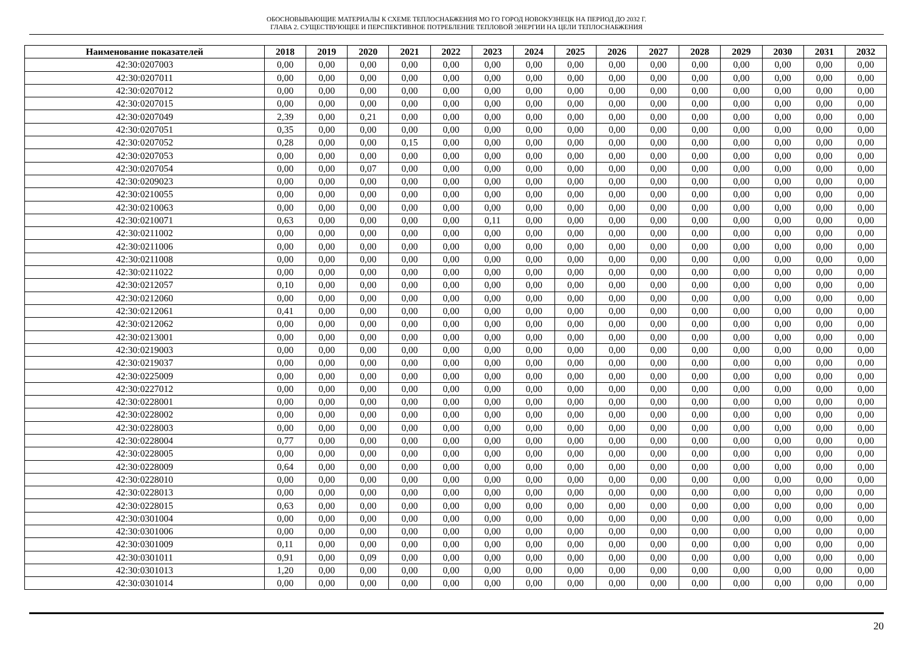ОБОСНОВЫВАЮЩИЕ МАТЕРИАЛЫ К СХЕМЕ ТЕПЛОСНАБЖЕНИЯ МО ГО ГОРОД НОВОКУЗНЕЦК НА ПЕРИОД ДО 2032 Г.
ГЛАВА 2. СУЩЕСТВУЮЩЕЕ И ПЕРСПЕКТИВНОЕ ПОТРЕБЛЕНИЕ ТЕПЛОВОЙ ЭНЕРГИИ НА ЦЕЛИ ТЕПЛОСНАБЖЕНИЯ
| Наименование показателей | 2018 | 2019 | 2020 | 2021 | 2022 | 2023 | 2024 | 2025 | 2026 | 2027 | 2028 | 2029 | 2030 | 2031 | 2032 |
| --- | --- | --- | --- | --- | --- | --- | --- | --- | --- | --- | --- | --- | --- | --- | --- |
| 42:30:0207003 | 0,00 | 0,00 | 0,00 | 0,00 | 0,00 | 0,00 | 0,00 | 0,00 | 0,00 | 0,00 | 0,00 | 0,00 | 0,00 | 0,00 | 0,00 |
| 42:30:0207011 | 0,00 | 0,00 | 0,00 | 0,00 | 0,00 | 0,00 | 0,00 | 0,00 | 0,00 | 0,00 | 0,00 | 0,00 | 0,00 | 0,00 | 0,00 |
| 42:30:0207012 | 0,00 | 0,00 | 0,00 | 0,00 | 0,00 | 0,00 | 0,00 | 0,00 | 0,00 | 0,00 | 0,00 | 0,00 | 0,00 | 0,00 | 0,00 |
| 42:30:0207015 | 0,00 | 0,00 | 0,00 | 0,00 | 0,00 | 0,00 | 0,00 | 0,00 | 0,00 | 0,00 | 0,00 | 0,00 | 0,00 | 0,00 | 0,00 |
| 42:30:0207049 | 2,39 | 0,00 | 0,21 | 0,00 | 0,00 | 0,00 | 0,00 | 0,00 | 0,00 | 0,00 | 0,00 | 0,00 | 0,00 | 0,00 | 0,00 |
| 42:30:0207051 | 0,35 | 0,00 | 0,00 | 0,00 | 0,00 | 0,00 | 0,00 | 0,00 | 0,00 | 0,00 | 0,00 | 0,00 | 0,00 | 0,00 | 0,00 |
| 42:30:0207052 | 0,28 | 0,00 | 0,00 | 0,15 | 0,00 | 0,00 | 0,00 | 0,00 | 0,00 | 0,00 | 0,00 | 0,00 | 0,00 | 0,00 | 0,00 |
| 42:30:0207053 | 0,00 | 0,00 | 0,00 | 0,00 | 0,00 | 0,00 | 0,00 | 0,00 | 0,00 | 0,00 | 0,00 | 0,00 | 0,00 | 0,00 | 0,00 |
| 42:30:0207054 | 0,00 | 0,00 | 0,07 | 0,00 | 0,00 | 0,00 | 0,00 | 0,00 | 0,00 | 0,00 | 0,00 | 0,00 | 0,00 | 0,00 | 0,00 |
| 42:30:0209023 | 0,00 | 0,00 | 0,00 | 0,00 | 0,00 | 0,00 | 0,00 | 0,00 | 0,00 | 0,00 | 0,00 | 0,00 | 0,00 | 0,00 | 0,00 |
| 42:30:0210055 | 0,00 | 0,00 | 0,00 | 0,00 | 0,00 | 0,00 | 0,00 | 0,00 | 0,00 | 0,00 | 0,00 | 0,00 | 0,00 | 0,00 | 0,00 |
| 42:30:0210063 | 0,00 | 0,00 | 0,00 | 0,00 | 0,00 | 0,00 | 0,00 | 0,00 | 0,00 | 0,00 | 0,00 | 0,00 | 0,00 | 0,00 | 0,00 |
| 42:30:0210071 | 0,63 | 0,00 | 0,00 | 0,00 | 0,00 | 0,11 | 0,00 | 0,00 | 0,00 | 0,00 | 0,00 | 0,00 | 0,00 | 0,00 | 0,00 |
| 42:30:0211002 | 0,00 | 0,00 | 0,00 | 0,00 | 0,00 | 0,00 | 0,00 | 0,00 | 0,00 | 0,00 | 0,00 | 0,00 | 0,00 | 0,00 | 0,00 |
| 42:30:0211006 | 0,00 | 0,00 | 0,00 | 0,00 | 0,00 | 0,00 | 0,00 | 0,00 | 0,00 | 0,00 | 0,00 | 0,00 | 0,00 | 0,00 | 0,00 |
| 42:30:0211008 | 0,00 | 0,00 | 0,00 | 0,00 | 0,00 | 0,00 | 0,00 | 0,00 | 0,00 | 0,00 | 0,00 | 0,00 | 0,00 | 0,00 | 0,00 |
| 42:30:0211022 | 0,00 | 0,00 | 0,00 | 0,00 | 0,00 | 0,00 | 0,00 | 0,00 | 0,00 | 0,00 | 0,00 | 0,00 | 0,00 | 0,00 | 0,00 |
| 42:30:0212057 | 0,10 | 0,00 | 0,00 | 0,00 | 0,00 | 0,00 | 0,00 | 0,00 | 0,00 | 0,00 | 0,00 | 0,00 | 0,00 | 0,00 | 0,00 |
| 42:30:0212060 | 0,00 | 0,00 | 0,00 | 0,00 | 0,00 | 0,00 | 0,00 | 0,00 | 0,00 | 0,00 | 0,00 | 0,00 | 0,00 | 0,00 | 0,00 |
| 42:30:0212061 | 0,41 | 0,00 | 0,00 | 0,00 | 0,00 | 0,00 | 0,00 | 0,00 | 0,00 | 0,00 | 0,00 | 0,00 | 0,00 | 0,00 | 0,00 |
| 42:30:0212062 | 0,00 | 0,00 | 0,00 | 0,00 | 0,00 | 0,00 | 0,00 | 0,00 | 0,00 | 0,00 | 0,00 | 0,00 | 0,00 | 0,00 | 0,00 |
| 42:30:0213001 | 0,00 | 0,00 | 0,00 | 0,00 | 0,00 | 0,00 | 0,00 | 0,00 | 0,00 | 0,00 | 0,00 | 0,00 | 0,00 | 0,00 | 0,00 |
| 42:30:0219003 | 0,00 | 0,00 | 0,00 | 0,00 | 0,00 | 0,00 | 0,00 | 0,00 | 0,00 | 0,00 | 0,00 | 0,00 | 0,00 | 0,00 | 0,00 |
| 42:30:0219037 | 0,00 | 0,00 | 0,00 | 0,00 | 0,00 | 0,00 | 0,00 | 0,00 | 0,00 | 0,00 | 0,00 | 0,00 | 0,00 | 0,00 | 0,00 |
| 42:30:0225009 | 0,00 | 0,00 | 0,00 | 0,00 | 0,00 | 0,00 | 0,00 | 0,00 | 0,00 | 0,00 | 0,00 | 0,00 | 0,00 | 0,00 | 0,00 |
| 42:30:0227012 | 0,00 | 0,00 | 0,00 | 0,00 | 0,00 | 0,00 | 0,00 | 0,00 | 0,00 | 0,00 | 0,00 | 0,00 | 0,00 | 0,00 | 0,00 |
| 42:30:0228001 | 0,00 | 0,00 | 0,00 | 0,00 | 0,00 | 0,00 | 0,00 | 0,00 | 0,00 | 0,00 | 0,00 | 0,00 | 0,00 | 0,00 | 0,00 |
| 42:30:0228002 | 0,00 | 0,00 | 0,00 | 0,00 | 0,00 | 0,00 | 0,00 | 0,00 | 0,00 | 0,00 | 0,00 | 0,00 | 0,00 | 0,00 | 0,00 |
| 42:30:0228003 | 0,00 | 0,00 | 0,00 | 0,00 | 0,00 | 0,00 | 0,00 | 0,00 | 0,00 | 0,00 | 0,00 | 0,00 | 0,00 | 0,00 | 0,00 |
| 42:30:0228004 | 0,77 | 0,00 | 0,00 | 0,00 | 0,00 | 0,00 | 0,00 | 0,00 | 0,00 | 0,00 | 0,00 | 0,00 | 0,00 | 0,00 | 0,00 |
| 42:30:0228005 | 0,00 | 0,00 | 0,00 | 0,00 | 0,00 | 0,00 | 0,00 | 0,00 | 0,00 | 0,00 | 0,00 | 0,00 | 0,00 | 0,00 | 0,00 |
| 42:30:0228009 | 0,64 | 0,00 | 0,00 | 0,00 | 0,00 | 0,00 | 0,00 | 0,00 | 0,00 | 0,00 | 0,00 | 0,00 | 0,00 | 0,00 | 0,00 |
| 42:30:0228010 | 0,00 | 0,00 | 0,00 | 0,00 | 0,00 | 0,00 | 0,00 | 0,00 | 0,00 | 0,00 | 0,00 | 0,00 | 0,00 | 0,00 | 0,00 |
| 42:30:0228013 | 0,00 | 0,00 | 0,00 | 0,00 | 0,00 | 0,00 | 0,00 | 0,00 | 0,00 | 0,00 | 0,00 | 0,00 | 0,00 | 0,00 | 0,00 |
| 42:30:0228015 | 0,63 | 0,00 | 0,00 | 0,00 | 0,00 | 0,00 | 0,00 | 0,00 | 0,00 | 0,00 | 0,00 | 0,00 | 0,00 | 0,00 | 0,00 |
| 42:30:0301004 | 0,00 | 0,00 | 0,00 | 0,00 | 0,00 | 0,00 | 0,00 | 0,00 | 0,00 | 0,00 | 0,00 | 0,00 | 0,00 | 0,00 | 0,00 |
| 42:30:0301006 | 0,00 | 0,00 | 0,00 | 0,00 | 0,00 | 0,00 | 0,00 | 0,00 | 0,00 | 0,00 | 0,00 | 0,00 | 0,00 | 0,00 | 0,00 |
| 42:30:0301009 | 0,11 | 0,00 | 0,00 | 0,00 | 0,00 | 0,00 | 0,00 | 0,00 | 0,00 | 0,00 | 0,00 | 0,00 | 0,00 | 0,00 | 0,00 |
| 42:30:0301011 | 0,91 | 0,00 | 0,09 | 0,00 | 0,00 | 0,00 | 0,00 | 0,00 | 0,00 | 0,00 | 0,00 | 0,00 | 0,00 | 0,00 | 0,00 |
| 42:30:0301013 | 1,20 | 0,00 | 0,00 | 0,00 | 0,00 | 0,00 | 0,00 | 0,00 | 0,00 | 0,00 | 0,00 | 0,00 | 0,00 | 0,00 | 0,00 |
| 42:30:0301014 | 0,00 | 0,00 | 0,00 | 0,00 | 0,00 | 0,00 | 0,00 | 0,00 | 0,00 | 0,00 | 0,00 | 0,00 | 0,00 | 0,00 | 0,00 |
20